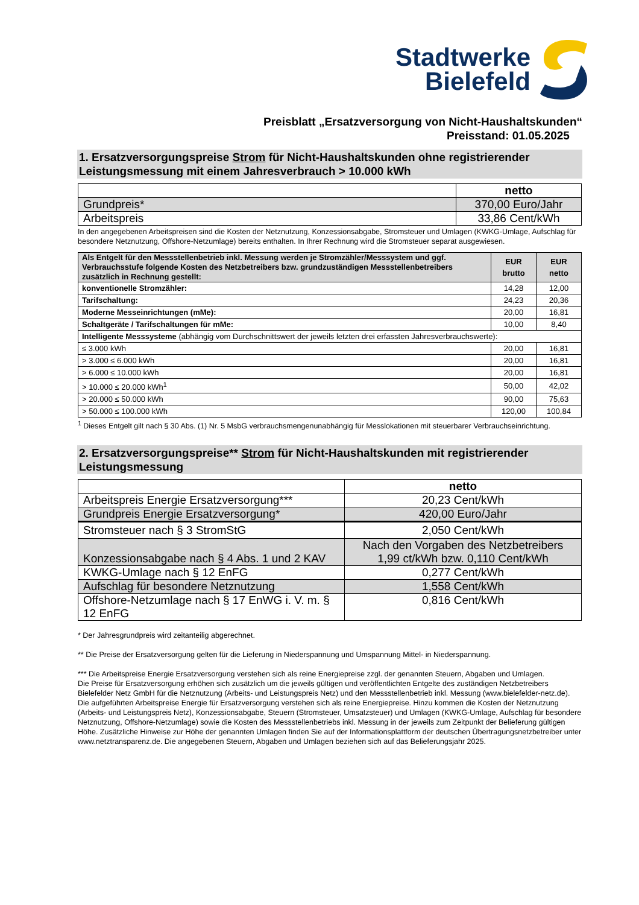Stadtwerke
Bielefeld
Preisblatt „Ersatzversorgung von Nicht-Haushaltskunden“
Preisstand: 01.05.2025
1. Ersatzversorgungspreise Strom für Nicht-Haushaltskunden ohne registrierender Leistungsmessung mit einem Jahresverbrauch > 10.000 kWh
| | netto |
| Grundpreis* | 370,00 Euro/Jahr |
| Arbeitspreis | 33,86 Cent/kWh |
In den angegebenen Arbeitspreisen sind die Kosten der Netznutzung, Konzessionsabgabe, Stromsteuer und Umlagen (KWKG-Umlage, Aufschlag für besondere Netznutzung, Offshore-Netzumlage) bereits enthalten. In Ihrer Rechnung wird die Stromsteuer separat ausgewiesen.
| Als Entgelt für den Messstellenbetrieb inkl. Messung werden je Stromzähler/Messsystem und ggf. Verbrauchsstufe folgende Kosten des Netzbetreibers bzw. grundzuständigen Messstellenbetreibers zusätzlich in Rechnung gestellt: | EUR brutto | EUR netto |
| --- | --- | --- |
| konventionelle Stromzähler: | 14,28 | 12,00 |
| Tarifschaltung: | 24,23 | 20,36 |
| Moderne Messeinrichtungen (mMe): | 20,00 | 16,81 |
| Schaltgeräte / Tarifschaltungen für mMe: | 10,00 | 8,40 |
| Intelligente Messsysteme (abhängig vom Durchschnittswert der jeweils letzten drei erfassten Jahresverbrauchswerte): | | |
| ≤ 3.000 kWh | 20,00 | 16,81 |
| > 3.000 ≤ 6.000 kWh | 20,00 | 16,81 |
| > 6.000 ≤ 10.000 kWh | 20,00 | 16,81 |
| > 10.000 ≤ 20.000 kWh<sup>1</sup> | 50,00 | 42,02 |
| > 20.000 ≤ 50.000 kWh | 90,00 | 75,63 |
| > 50.000 ≤ 100.000 kWh | 120,00 | 100,84 |
<sup>1</sup> Dieses Entgelt gilt nach § 30 Abs. (1) Nr. 5 MsbG verbrauchsmengenunabhängig für Messlokationen mit steuerbarer Verbrauchseinrichtung.
2. Ersatzversorgungspreise** Strom für Nicht-Haushaltskunden mit registrierender Leistungsmessung
| | netto |
| Arbeitspreis Energie Ersatzversorgung*** | 20,23 Cent/kWh |
| Grundpreis Energie Ersatzversorgung* | 420,00 Euro/Jahr |
| Stromsteuer nach § 3 StromStG | 2,050 Cent/kWh |
| Konzessionsabgabe nach § 4 Abs. 1 und 2 KAV | Nach den Vorgaben des Netzbetreibers 1,99 ct/kWh bzw. 0,110 Cent/kWh |
| KWKG-Umlage nach § 12 EnFG | 0,277 Cent/kWh |
| Aufschlag für besondere Netznutzung | 1,558 Cent/kWh |
| Offshore-Netzumlage nach § 17 EnWG i. V. m. § 12 EnFG | 0,816 Cent/kWh |
* Der Jahresgrundpreis wird zeitanteilig abgerechnet.
** Die Preise der Ersatzversorgung gelten für die Lieferung in Niederspannung und Umspannung Mittel- in Niederspannung.
*** Die Arbeitspreise Energie Ersatzversorgung verstehen sich als reine Energiepreise zzgl. der genannten Steuern, Abgaben und Umlagen.
Die Preise für Ersatzversorgung erhöhen sich zusätzlich um die jeweils gültigen und veröffentlichten Entgelte des zuständigen Netzbetreibers Bielefelder Netz GmbH für die Netznutzung (Arbeits- und Leistungspreis Netz) und den Messstellenbetrieb inkl. Messung (www.bielefelder-netz.de).
Die aufgeführten Arbeitspreise Energie für Ersatzversorgung verstehen sich als reine Energiepreise. Hinzu kommen die Kosten der Netznutzung (Arbeits- und Leistungspreis Netz), Konzessionsabgabe, Steuern (Stromsteuer, Umsatzsteuer) und Umlagen (KWKG-Umlage, Aufschlag für besondere Netznutzung, Offshore-Netzumlage) sowie die Kosten des Messstellenbetriebs inkl. Messung in der jeweils zum Zeitpunkt der Belieferung gültigen Höhe. Zusätzliche Hinweise zur Höhe der genannten Umlagen finden Sie auf der Informationsplattform der deutschen Übertragungsnetzbetreiber unter www.netztransparenz.de. Die angegebenen Steuern, Abgaben und Umlagen beziehen sich auf das Belieferungsjahr 2025.